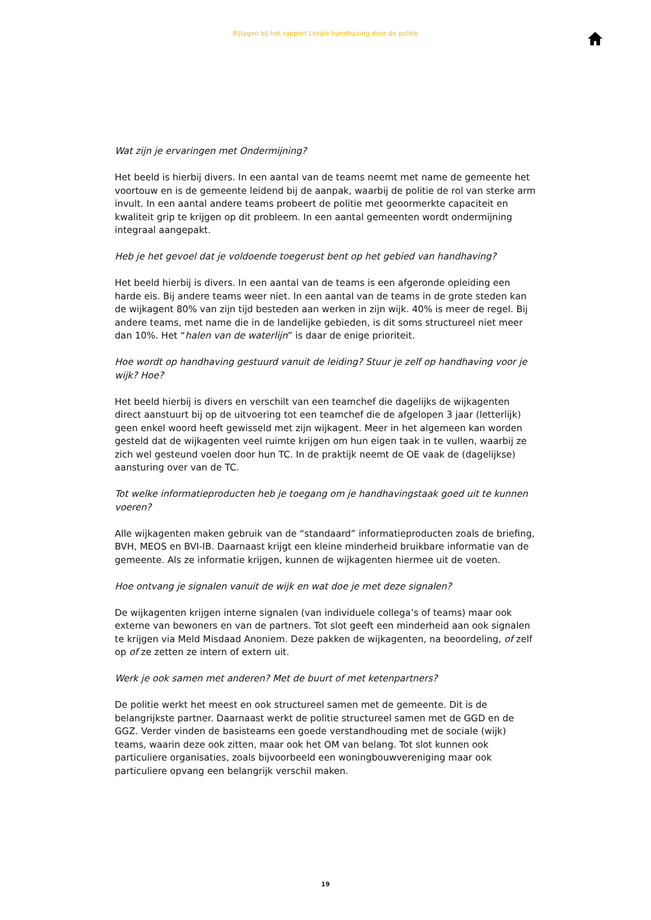Bijlagen bij het rapport Lokale handhaving door de politie
Wat zijn je ervaringen met Ondermijning?
Het beeld is hierbij divers. In een aantal van de teams neemt met name de gemeente het voortouw en is de gemeente leidend bij de aanpak, waarbij de politie de rol van sterke arm invult. In een aantal andere teams probeert de politie met geoormerkte capaciteit en kwaliteit grip te krijgen op dit probleem. In een aantal gemeenten wordt ondermijning integraal aangepakt.
Heb je het gevoel dat je voldoende toegerust bent op het gebied van handhaving?
Het beeld hierbij is divers. In een aantal van de teams is een afgeronde opleiding een harde eis. Bij andere teams weer niet. In een aantal van de teams in de grote steden kan de wijkagent 80% van zijn tijd besteden aan werken in zijn wijk. 40% is meer de regel. Bij andere teams, met name die in de landelijke gebieden, is dit soms structureel niet meer dan 10%. Het “halen van de waterlijn” is daar de enige prioriteit.
Hoe wordt op handhaving gestuurd vanuit de leiding? Stuur je zelf op handhaving voor je wijk? Hoe?
Het beeld hierbij is divers en verschilt van een teamchef die dagelijks de wijkagenten direct aanstuurt bij op de uitvoering tot een teamchef die de afgelopen 3 jaar (letterlijk) geen enkel woord heeft gewisseld met zijn wijkagent. Meer in het algemeen kan worden gesteld dat de wijkagenten veel ruimte krijgen om hun eigen taak in te vullen, waarbij ze zich wel gesteund voelen door hun TC. In de praktijk neemt de OE vaak de (dagelijkse) aansturing over van de TC.
Tot welke informatieproducten heb je toegang om je handhavingstaak goed uit te kunnen voeren?
Alle wijkagenten maken gebruik van de “standaard” informatieproducten zoals de briefing, BVH, MEOS en BVI-IB. Daarnaast krijgt een kleine minderheid bruikbare informatie van de gemeente. Als ze informatie krijgen, kunnen de wijkagenten hiermee uit de voeten.
Hoe ontvang je signalen vanuit de wijk en wat doe je met deze signalen?
De wijkagenten krijgen interne signalen (van individuele collega’s of teams) maar ook externe van bewoners en van de partners. Tot slot geeft een minderheid aan ook signalen te krijgen via Meld Misdaad Anoniem. Deze pakken de wijkagenten, na beoordeling, of zelf op of ze zetten ze intern of extern uit.
Werk je ook samen met anderen? Met de buurt of met ketenpartners?
De politie werkt het meest en ook structureel samen met de gemeente. Dit is de belangrijkste partner. Daarnaast werkt de politie structureel samen met de GGD en de GGZ. Verder vinden de basisteams een goede verstandhouding met de sociale (wijk) teams, waarin deze ook zitten, maar ook het OM van belang. Tot slot kunnen ook particuliere organisaties, zoals bijvoorbeeld een woningbouwvereniging maar ook particuliere opvang een belangrijk verschil maken.
19